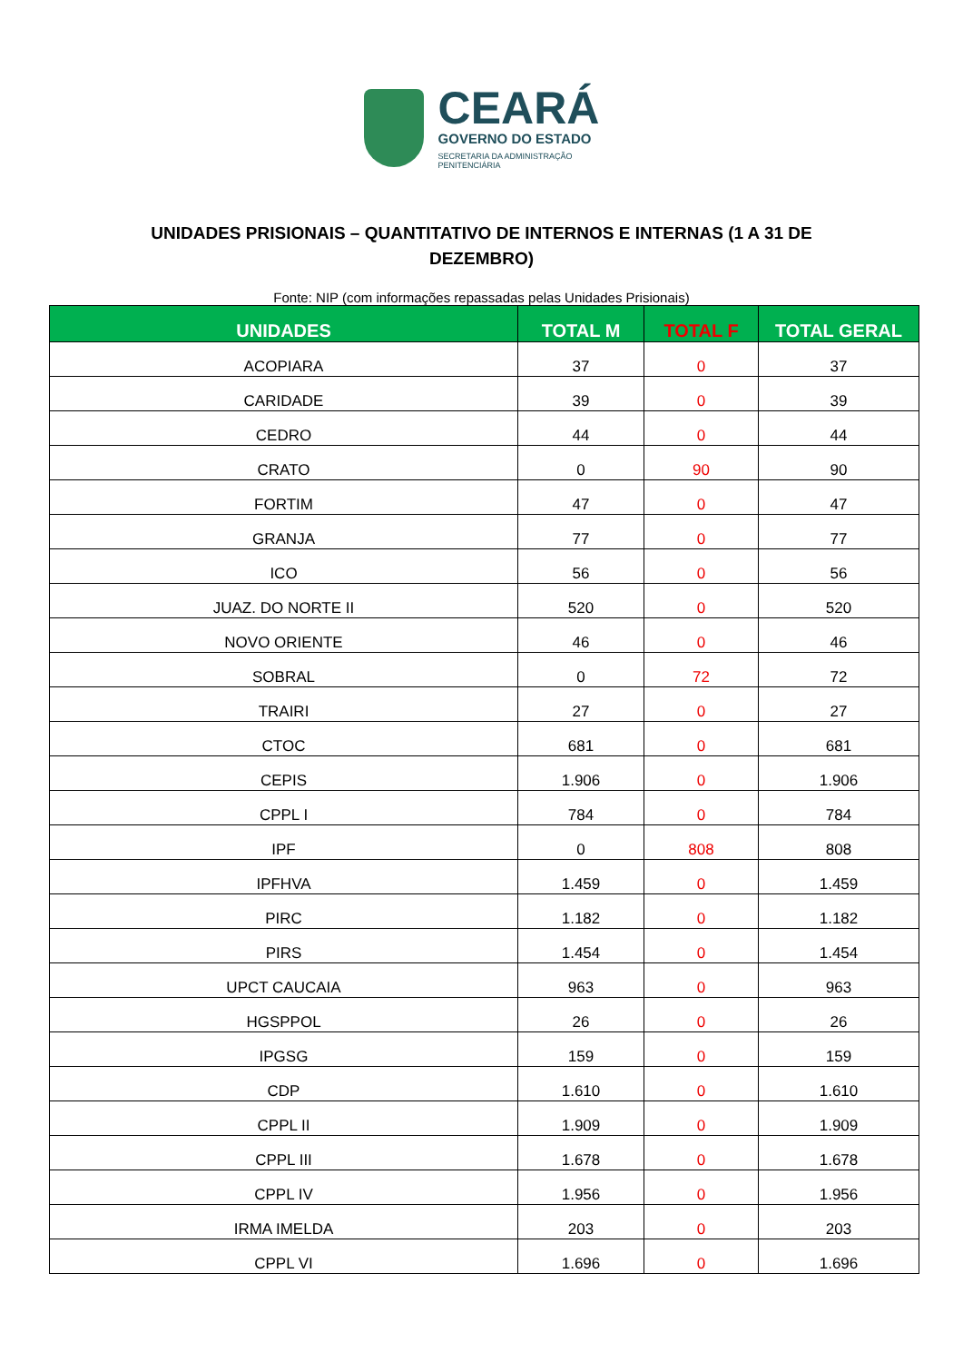CEARÁ
GOVERNO DO ESTADO
SECRETARIA DA ADMINISTRAÇÃO
PENITENCIÁRIA
UNIDADES PRISIONAIS – QUANTITATIVO DE INTERNOS E INTERNAS (1 A 31 DE DEZEMBRO)
Fonte: NIP (com informações repassadas pelas Unidades Prisionais)
| UNIDADES | TOTAL M | TOTAL F | TOTAL GERAL |
| --- | --- | --- | --- |
| ACOPIARA | 37 | 0 | 37 |
| CARIDADE | 39 | 0 | 39 |
| CEDRO | 44 | 0 | 44 |
| CRATO | 0 | 90 | 90 |
| FORTIM | 47 | 0 | 47 |
| GRANJA | 77 | 0 | 77 |
| ICO | 56 | 0 | 56 |
| JUAZ. DO NORTE II | 520 | 0 | 520 |
| NOVO ORIENTE | 46 | 0 | 46 |
| SOBRAL | 0 | 72 | 72 |
| TRAIRI | 27 | 0 | 27 |
| CTOC | 681 | 0 | 681 |
| CEPIS | 1.906 | 0 | 1.906 |
| CPPL I | 784 | 0 | 784 |
| IPF | 0 | 808 | 808 |
| IPFHVA | 1.459 | 0 | 1.459 |
| PIRC | 1.182 | 0 | 1.182 |
| PIRS | 1.454 | 0 | 1.454 |
| UPCT CAUCAIA | 963 | 0 | 963 |
| HGSPPOL | 26 | 0 | 26 |
| IPGSG | 159 | 0 | 159 |
| CDP | 1.610 | 0 | 1.610 |
| CPPL II | 1.909 | 0 | 1.909 |
| CPPL III | 1.678 | 0 | 1.678 |
| CPPL IV | 1.956 | 0 | 1.956 |
| IRMA IMELDA | 203 | 0 | 203 |
| CPPL VI | 1.696 | 0 | 1.696 |